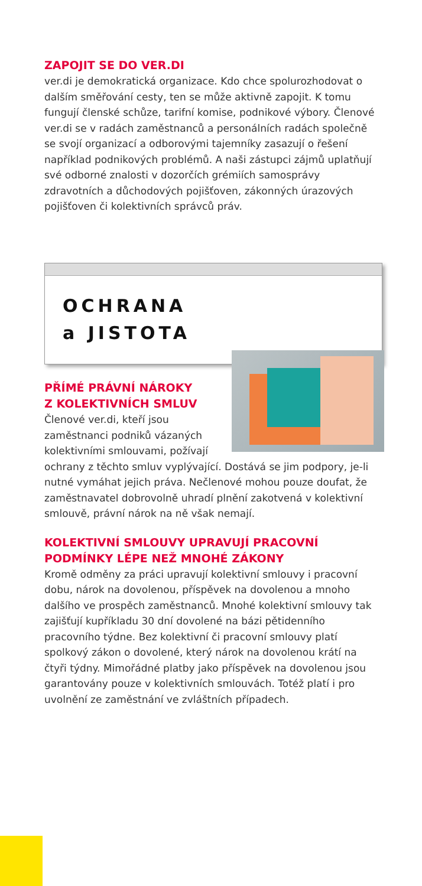ZAPOJIT SE DO VER.DI
ver.di je demokratická organizace. Kdo chce spolurozhodovat o dalším směřování cesty, ten se může aktivně zapojit. K tomu fungují členské schůze, tarifní komise, podnikové výbory. Členové ver.di se v radách zaměstnanců a personálních radách společně se svojí organizací a odborovými tajemníky zasazují o řešení například podnikových problémů. A naši zástupci zájmů uplatňují své odborné znalosti v dozorčích grémiích samosprávy zdravotních a důchodových pojišťoven, zákonných úrazových pojišťoven či kolektivních správců práv.
OCHRANA
a JISTOTA
PŘÍMÉ PRÁVNÍ NÁROKY
Z KOLEKTIVNÍCH SMLUV
Členové ver.di, kteří jsou zaměstnanci podniků vázaných kolektivními smlouvami, požívají ochrany z těchto smluv vyplývající. Dostává se jim podpory, je-li nutné vymáhat jejich práva. Nečlenové mohou pouze doufat, že zaměstnavatel dobrovolně uhradí plnění zakotvená v kolektivní smlouvě, právní nárok na ně však nemají.
KOLEKTIVNÍ SMLOUVY UPRAVUJÍ PRACOVNÍ PODMÍNKY LÉPE NEŽ MNOHÉ ZÁKONY
Kromě odměny za práci upravují kolektivní smlouvy i pracovní dobu, nárok na dovolenou, příspěvek na dovolenou a mnoho dalšího ve prospěch zaměstnanců. Mnohé kolektivní smlouvy tak zajišťují kupříkladu 30 dní dovolené na bázi pětidenního pracovního týdne. Bez kolektivní či pracovní smlouvy platí spolkový zákon o dovolené, který nárok na dovolenou krátí na čtyři týdny. Mimořádné platby jako příspěvek na dovolenou jsou garantovány pouze v kolektivních smlouvách. Totéž platí i pro uvolnění ze zaměstnání ve zvláštních případech.